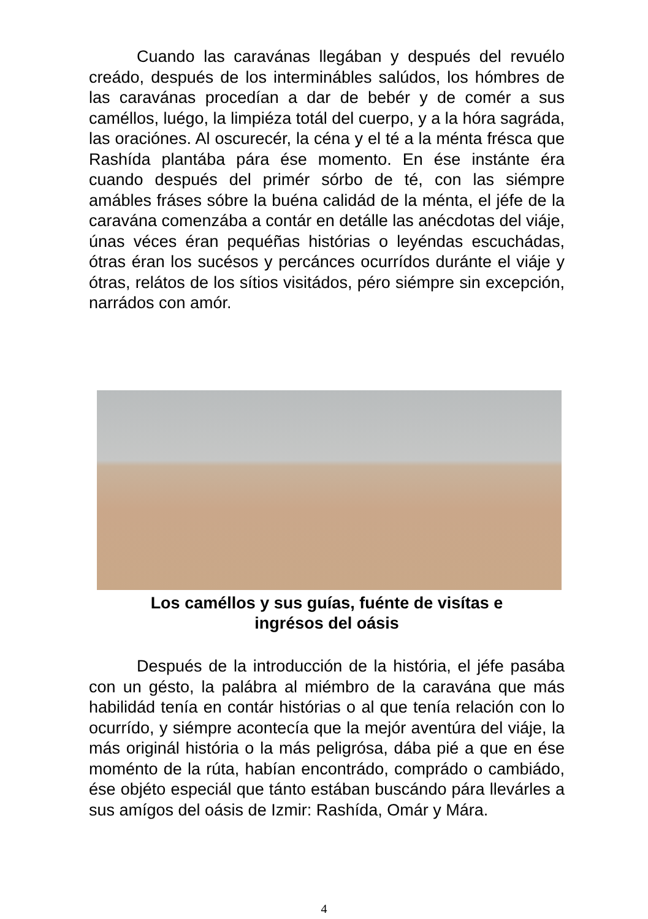Cuando las caravánas llegában y después del revuélo creádo, después de los interminábles salúdos, los hómbres de las caravánas procedían a dar de bebér y de comér a sus caméllos, luégo, la limpiéza totál del cuerpo, y a la hóra sagráda, las oraciónes. Al oscurecér, la céna y el té a la ménta frésca que Rashída plantába pára ése momento. En ése instánte éra cuando después del primér sórbo de té, con las siémpre amábles fráses sóbre la buéna calidád de la ménta, el jéfe de la caravána comenzába a contár en detálle las anécdotas del viáje, únas véces éran pequéñas histórias o leyéndas escuchádas, ótras éran los sucésos y percánces ocurrídos duránte el viáje y ótras, relátos de los sítios visitádos, péro siémpre sin excepción, narrádos con amór.
Los caméllos y sus guías, fuénte de visítas e
ingrésos del oásis
Después de la introducción de la história, el jéfe pasába con un gésto, la palábra al miémbro de la caravána que más habilidád tenía en contár histórias o al que tenía relación con lo ocurrído, y siémpre acontecía que la mejór aventúra del viáje, la más originál história o la más peligrósa, dába pié a que en ése moménto de la rúta, habían encontrádo, comprádo o cambiádo, ése objéto especiál que tánto estában buscándo pára llevárles a sus amígos del oásis de Izmir: Rashída, Omár y Mára.
4